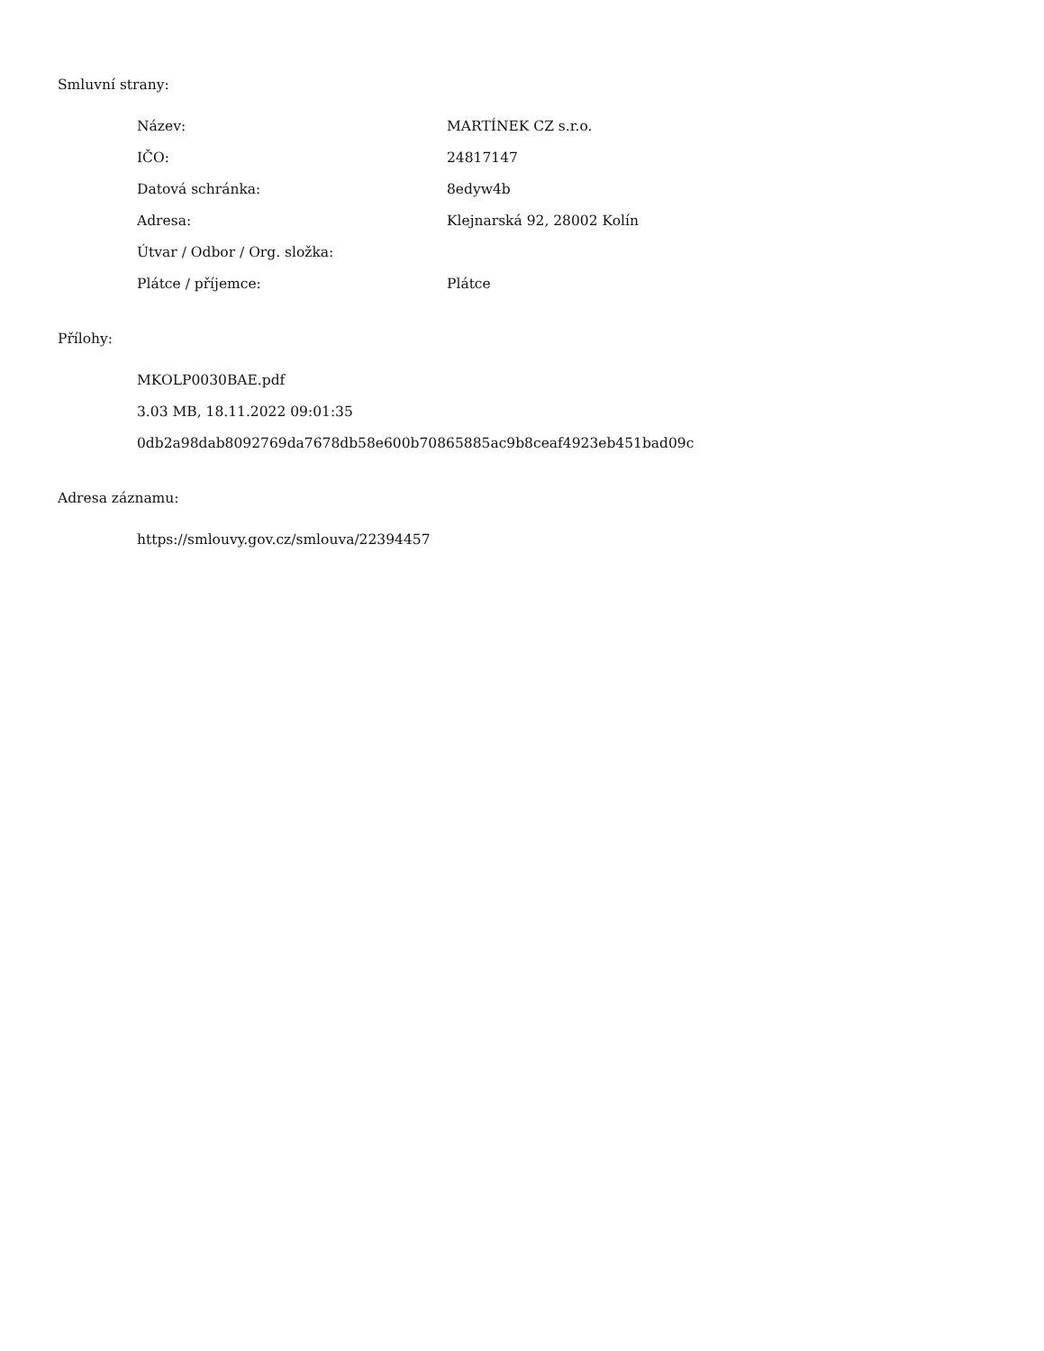Smluvní strany:
| Název: | MARTÍNEK CZ s.r.o. |
| IČO: | 24817147 |
| Datová schránka: | 8edyw4b |
| Adresa: | Klejnarská 92, 28002 Kolín |
| Útvar / Odbor / Org. složka: | |
| Plátce / příjemce: | Plátce |
Přílohy:
MKOLP0030BAE.pdf
3.03 MB, 18.11.2022 09:01:35
0db2a98dab8092769da7678db58e600b70865885ac9b8ceaf4923eb451bad09c
Adresa záznamu:
https://smlouvy.gov.cz/smlouva/22394457